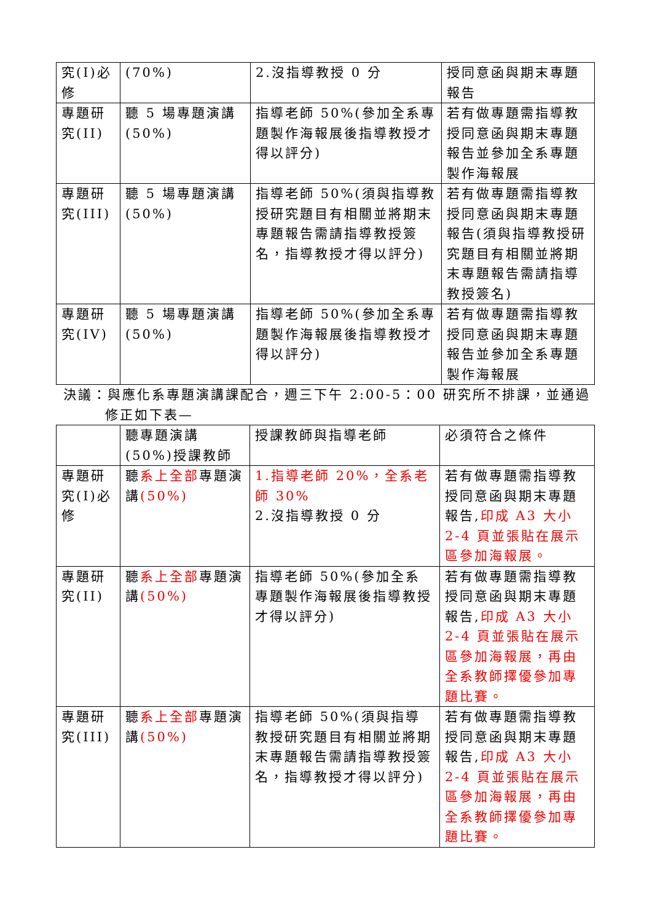| 究(I)必修 | (70%) | 2.沒指導教授 0 分 | 授同意函與期末專題報告 |
| 專題研究(II) | 聽 5 場專題演講(50%) | 指導老師 50%(參加全系專題製作海報展後指導教授才得以評分) | 若有做專題需指導教授同意函與期末專題報告並參加全系專題製作海報展 |
| 專題研究(III) | 聽 5 場專題演講(50%) | 指導老師 50%(須與指導教授研究題目有相關並將期末專題報告需請指導教授簽名，指導教授才得以評分) | 若有做專題需指導教授同意函與期末專題報告(須與指導教授研究題目有相關並將期末專題報告需請指導教授簽名) |
| 專題研究(IV) | 聽 5 場專題演講(50%) | 指導老師 50%(參加全系專題製作海報展後指導教授才得以評分) | 若有做專題需指導教授同意函與期末專題報告並參加全系專題製作海報展 |
決議：與應化系專題演講課配合，週三下午 2:00-5：00 研究所不排課，並通過
修正如下表—
| | 聽專題演講(50%)授課教師 | 授課教師與指導老師 | 必須符合之條件 |
| --- | --- | --- | --- |
| 專題研究(I)必修 | 聽 系上全部 專題演講 (50%) | 1.指導老師 20%，全系老師 30% 2.沒指導教授 0 分 | 若有做專題需指導教授同意函與期末專題報告, 印成 A3 大小 2-4 頁並張貼在展示區參加海報展。 |
| 專題研究(II) | 聽 系上全部 專題演講 (50%) | 指導老師 50%(參加全系專題製作海報展後指導教授才得以評分) | 若有做專題需指導教授同意函與期末專題報告, 印成 A3 大小 2-4 頁並張貼在展示區參加海報展，再由全系教師擇優參加專題比賽。 |
| 專題研究(III) | 聽 系上全部 專題演講 (50%) | 指導老師 50%(須與指導教授研究題目有相關並將期末專題報告需請指導教授簽名，指導教授才得以評分) | 若有做專題需指導教授同意函與期末專題報告, 印成 A3 大小 2-4 頁並張貼在展示區參加海報展，再由全系教師擇優參加專題比賽。 |